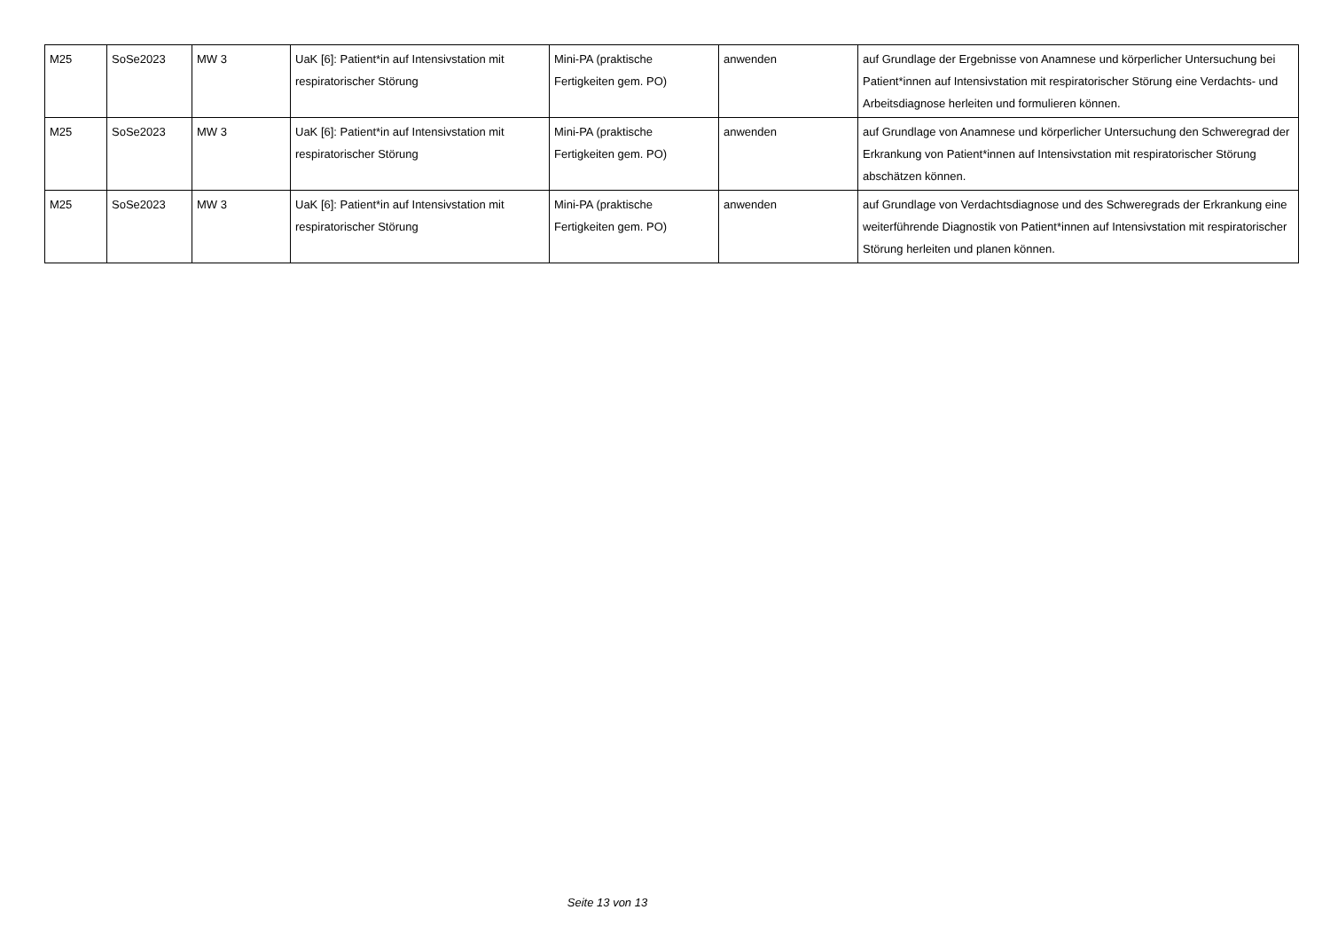| M25 | SoSe2023 | MW 3 | UaK [6]: Patient*in auf Intensivstation mit respiratorischer Störung | Mini-PA (praktische Fertigkeiten gem. PO) | anwenden | auf Grundlage der Ergebnisse von Anamnese und körperlicher Untersuchung bei Patient*innen auf Intensivstation mit respiratorischer Störung eine Verdachts- und Arbeitsdiagnose herleiten und formulieren können. |
| M25 | SoSe2023 | MW 3 | UaK [6]: Patient*in auf Intensivstation mit respiratorischer Störung | Mini-PA (praktische Fertigkeiten gem. PO) | anwenden | auf Grundlage von Anamnese und körperlicher Untersuchung den Schweregrad der Erkrankung von Patient*innen auf Intensivstation mit respiratorischer Störung abschätzen können. |
| M25 | SoSe2023 | MW 3 | UaK [6]: Patient*in auf Intensivstation mit respiratorischer Störung | Mini-PA (praktische Fertigkeiten gem. PO) | anwenden | auf Grundlage von Verdachtsdiagnose und des Schweregrads der Erkrankung eine weiterführende Diagnostik von Patient*innen auf Intensivstation mit respiratorischer Störung herleiten und planen können. |
Seite 13 von 13